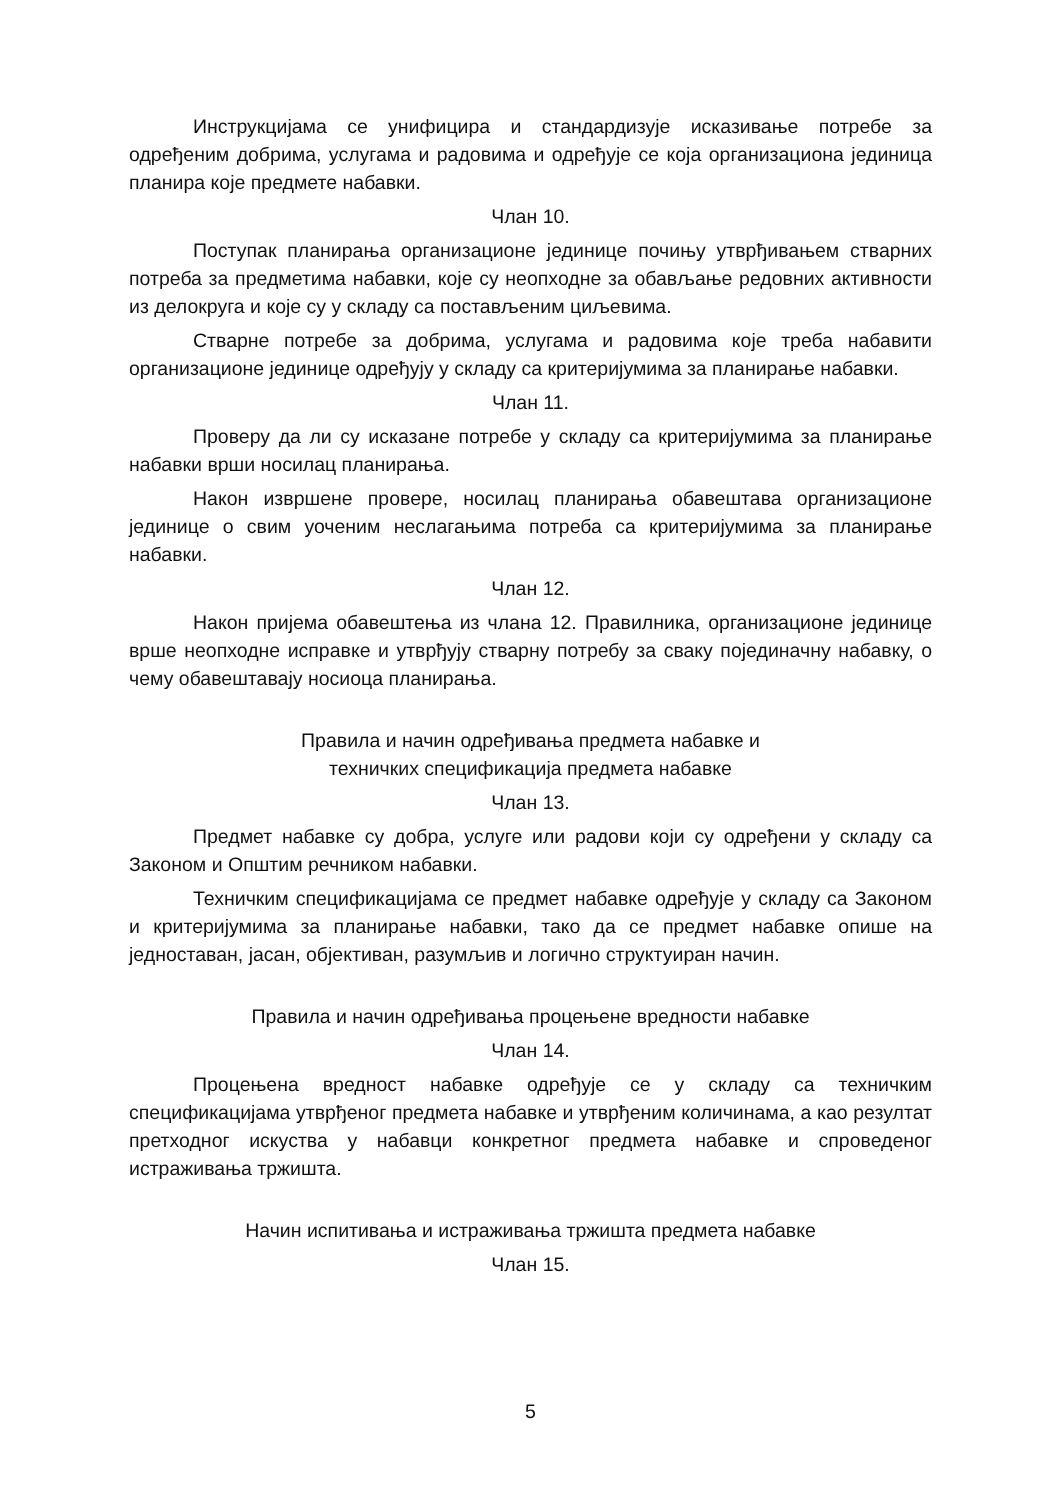Инструкцијама се унифицира и стандардизује исказивање потребе за одређеним добрима, услугама и радовима и одређује се која организациона јединица планира које предмете набавки.
Члан 10.
Поступак планирања организационе јединице почињу утврђивањем стварних потреба за предметима набавки, које су неопходне за обављање редовних активности из делокруга и које су у складу са постављеним циљевима.
Стварне потребе за добрима, услугама и радовима које треба набавити организационе јединице одређују у складу са критеријумима за планирање набавки.
Члан 11.
Проверу да ли су исказане потребе у складу са критеријумима за планирање набавки врши носилац планирања.
Након извршене провере, носилац планирања обавештава организационе јединице о свим уоченим неслагањима потреба са критеријумима за планирање набавки.
Члан 12.
Након пријема обавештења из члана 12. Правилника, организационе јединице врше неопходне исправке и утврђују стварну потребу за сваку појединачну набавку, о чему обавештавају носиоца планирања.
Правила и начин одређивања предмета набавке и
техничких спецификација предмета набавке
Члан 13.
Предмет набавке су добра, услуге или радови који су одређени у складу са Законом и Општим речником набавки.
Техничким спецификацијама се предмет набавке одређује у складу са Законом и критеријумима за планирање набавки, тако да се предмет набавке опише на једноставан, јасан, објективан, разумљив и логично структуиран начин.
Правила и начин одређивања процењене вредности набавке
Члан 14.
Процењена вредност набавке одређује се у складу са техничким спецификацијама утврђеног предмета набавке и утврђеним количинама, а као резултат претходног искуства у набавци конкретног предмета набавке и спроведеног истраживања тржишта.
Начин испитивања и истраживања тржишта предмета набавке
Члан 15.
5